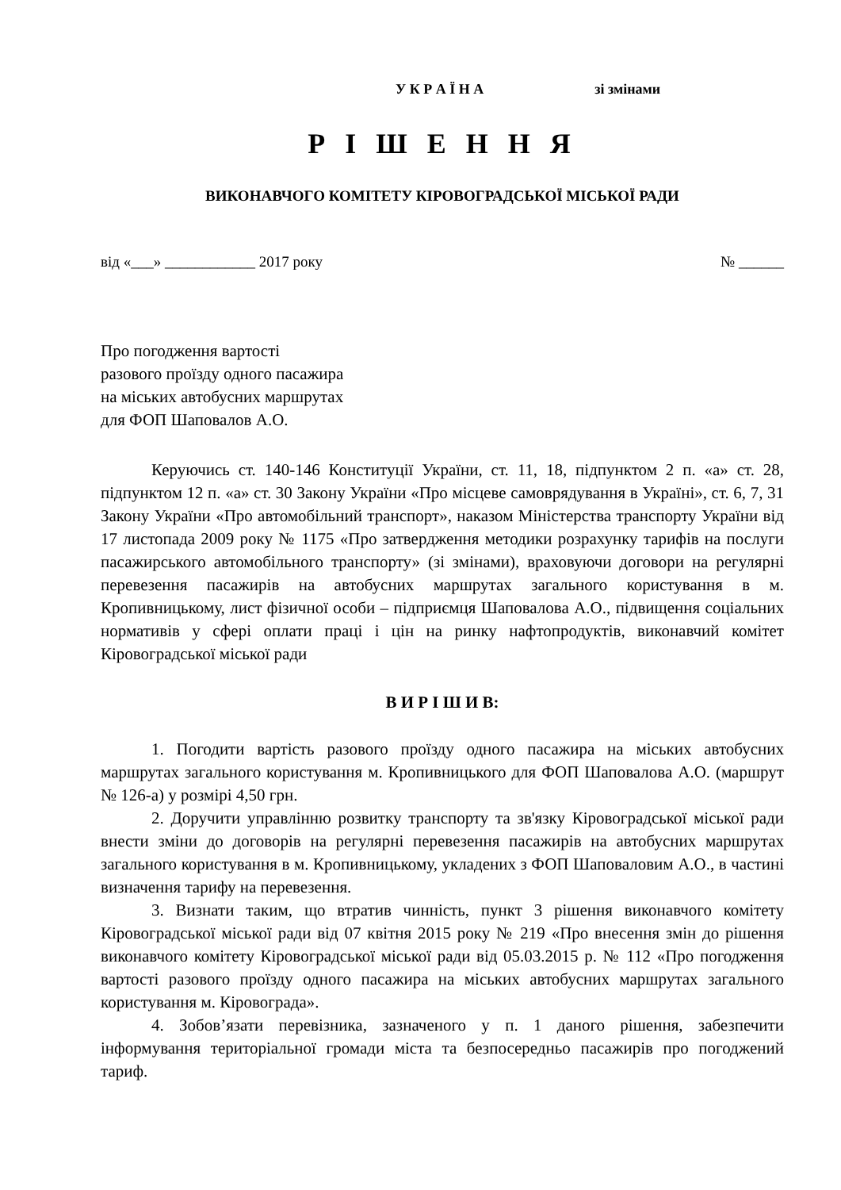У К Р А Ї Н А зі змінами
Р І Ш Е Н Н Я
ВИКОНАВЧОГО КОМІТЕТУ КІРОВОГРАДСЬКОЇ МІСЬКОЇ РАДИ
від «___» ____________ 2017 року № ______
Про погодження вартості
разового проїзду одного пасажира
на міських автобусних маршрутах
для ФОП Шаповалов А.О.
Керуючись ст. 140-146 Конституції України, ст. 11, 18, підпунктом 2 п. «а» ст. 28, підпунктом 12 п. «а» ст. 30 Закону України «Про місцеве самоврядування в Україні», ст. 6, 7, 31 Закону України «Про автомобільний транспорт», наказом Міністерства транспорту України від 17 листопада 2009 року № 1175 «Про затвердження методики розрахунку тарифів на послуги пасажирського автомобільного транспорту» (зі змінами), враховуючи договори на регулярні перевезення пасажирів на автобусних маршрутах загального користування в м. Кропивницькому, лист фізичної особи – підприємця Шаповалова А.О., підвищення соціальних нормативів у сфері оплати праці і цін на ринку нафтопродуктів, виконавчий комітет Кіровоградської міської ради
В И Р І Ш И В:
1. Погодити вартість разового проїзду одного пасажира на міських автобусних маршрутах загального користування м. Кропивницького для ФОП Шаповалова А.О. (маршрут № 126-а) у розмірі 4,50 грн.
2. Доручити управлінню розвитку транспорту та зв'язку Кіровоградської міської ради внести зміни до договорів на регулярні перевезення пасажирів на автобусних маршрутах загального користування в м. Кропивницькому, укладених з ФОП Шаповаловим А.О., в частині визначення тарифу на перевезення.
3. Визнати таким, що втратив чинність, пункт 3 рішення виконавчого комітету Кіровоградської міської ради від 07 квітня 2015 року № 219 «Про внесення змін до рішення виконавчого комітету Кіровоградської міської ради від 05.03.2015 р. № 112 «Про погодження вартості разового проїзду одного пасажира на міських автобусних маршрутах загального користування м. Кіровограда».
4. Зобов’язати перевізника, зазначеного у п. 1 даного рішення, забезпечити інформування територіальної громади міста та безпосередньо пасажирів про погоджений тариф.